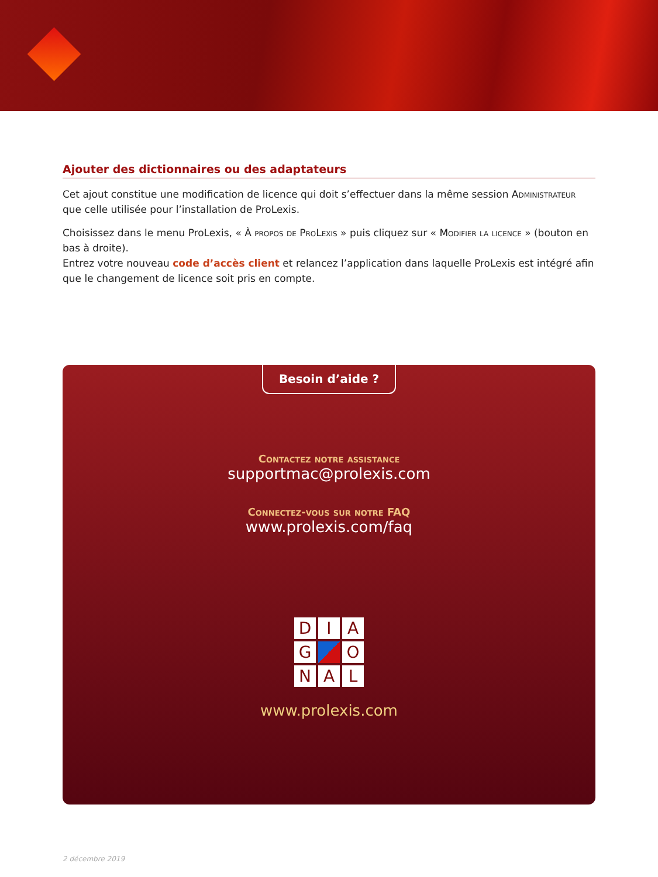Ajouter des dictionnaires ou des adaptateurs
Cet ajout constitue une modification de licence qui doit s’effectuer dans la même session Administrateur que celle utilisée pour l’installation de ProLexis.
Choisissez dans le menu ProLexis, « À propos de ProLexis » puis cliquez sur « Modifier la licence » (bouton en bas à droite).
Entrez votre nouveau code d’accès client et relancez l’application dans laquelle ProLexis est intégré afin que le changement de licence soit pris en compte.
Besoin d’aide ?
Contactez notre assistance
supportmac@prolexis.com
Connectez-vous sur notre FAQ
www.prolexis.com/faq
D
I
A
G
O
N
A
L
www.prolexis.com
2 décembre 2019